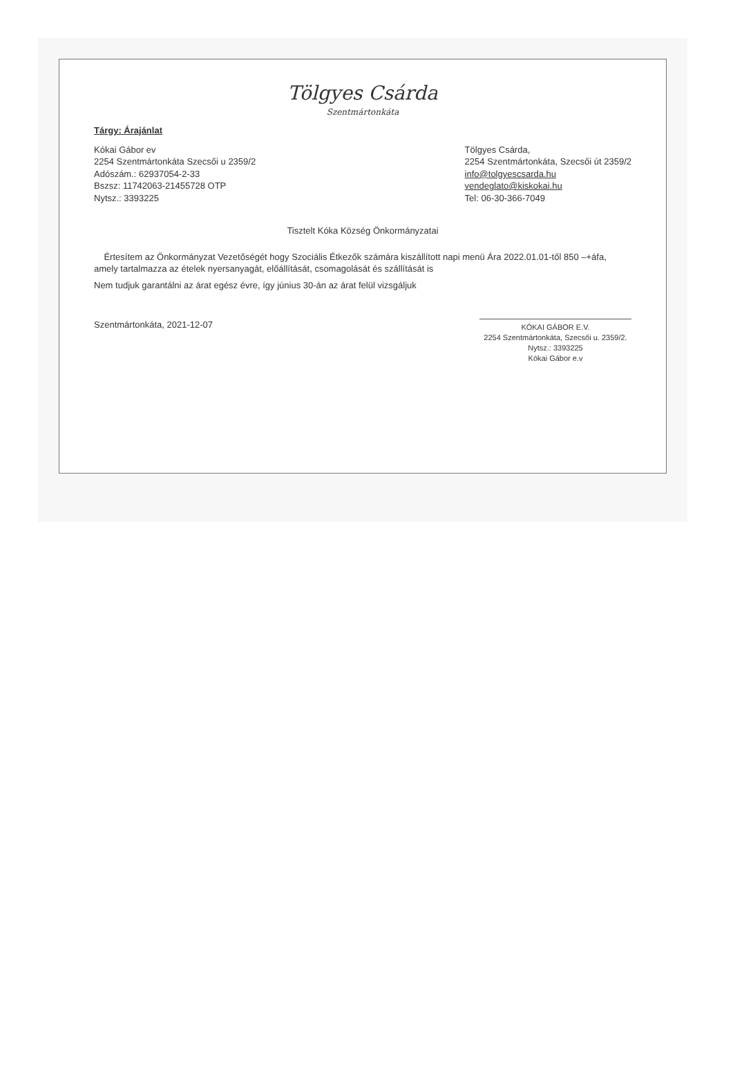Tölgyes Csárda
Szentmártonkáta
Tárgy: Árajánlat
Kókai Gábor ev
2254 Szentmártonkáta Szecsői u 2359/2
Adószám.: 62937054-2-33
Bszsz: 11742063-21455728 OTP
Nytsz.: 3393225
Tölgyes Csárda,
2254 Szentmártonkáta, Szecsői út 2359/2
info@tolgyescsarda.hu
vendeglato@kiskokai.hu
Tel: 06-30-366-7049
Tisztelt Kóka Község Önkormányzatai
Értesítem az Önkormányzat Vezetőségét hogy Szociális Étkezők számára kiszállított napi menü Ára 2022.01.01-től 850 –+áfa, amely tartalmazza az ételek nyersanyagát, előállítását, csomagolását és szállítását is
Nem tudjuk garantálni az árat egész évre, így június 30-án az árat felül vizsgáljuk
Szentmártonkáta, 2021-12-07
KÓKAI GÁBOR E.V.
2254 Szentmártonkáta, Szecsői u. 2359/2.
Nytsz.: 3393225
Kókai Gábor e.v